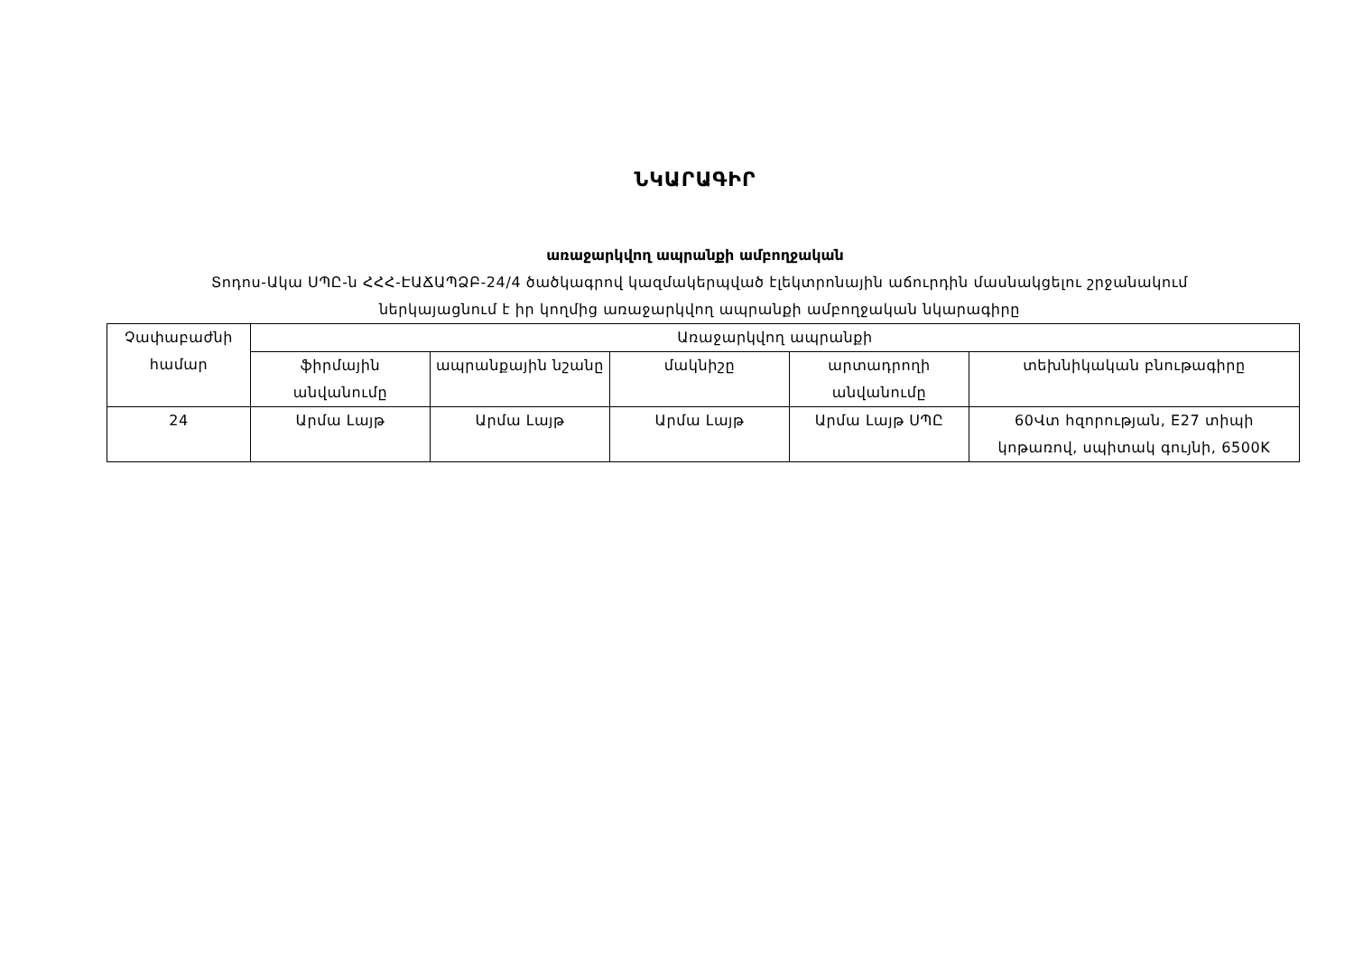ՆԿԱՐԱԳԻՐ
առաջարկվող ապրանքի ամբողջական
Տոդոս-Ակա ՍՊԸ-ն ՀՀՀ-ԷԱՃԱՊՁԲ-24/4 ծածկագրով կազմակերպված էլեկտրոնային աճուրդին մասնակցելու շրջանակում
ներկայացնում է իր կողմից առաջարկվող ապրանքի ամբողջական նկարագիրը
| Չափաբաժնի համար | Առաջարկվող ապրանքի | | | | |
| --- | --- | --- | --- | --- | --- |
| | ֆիրմային անվանումը | ապրանքային նշանը | մակնիշը | արտադրողի անվանումը | տեխնիկական բնութագիրը |
| 24 | Արմա Լայթ | Արմա Լայթ | Արմա Լայթ | Արմա Լայթ ՍՊԸ | 60Վտ հզորության, E27 տիպի կոթառով, սպիտակ գույնի, 6500K |